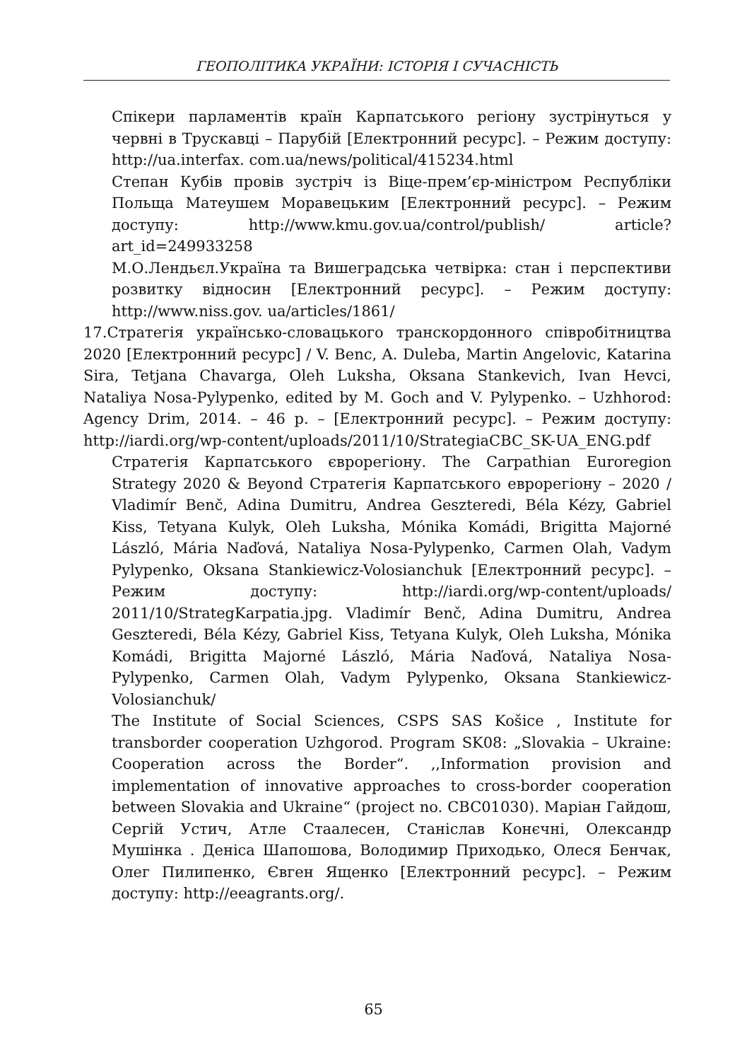ГЕОПОЛІТИКА УКРАЇНИ: ІСТОРІЯ І СУЧАСНІСТЬ
Спікери парламентів країн Карпатського регіону зустрінуться у червні в Трускавці – Парубій [Електронний ресурс]. – Режим доступу: http://ua.interfax. com.ua/news/political/415234.html
Степан Кубів провів зустріч із Віце-прем’єр-міністром Республіки Польща Матеушем Моравецьким [Електронний ресурс]. – Режим доступу: http://www.kmu.gov.ua/control/publish/ article?art_id=249933258
М.О.Лендьєл.Україна та Вишеградська четвірка: стан і перспективи розвитку відносин [Електронний ресурс]. – Режим доступу: http://www.niss.gov. ua/articles/1861/
17.Стратегія українсько-словацького транскордонного співробітництва 2020 [Електронний ресурс] / V. Benc, A. Duleba, Martin Angelovic, Katarina Sira, Tetjana Chavarga, Oleh Luksha, Oksana Stankevich, Ivan Hevci, Nataliya Nosa-Pylypenko, edited by M. Goch and V. Pylypenko. – Uzhhorod: Agency Drim, 2014. – 46 p. – [Електронний ресурс]. – Режим доступу: http://iardi.org/wp-content/uploads/2011/10/StrategiaCBC_SK-UA_ENG.pdf
Стратегія Карпатського єврорегіону. The Carpathian Euroregion Strategy 2020 & Beyond Стратегія Карпатського еврорегіону – 2020 / Vladimír Benč, Adina Dumitru, Andrea Geszteredi, Béla Kézy, Gabriel Kiss, Tetyana Kulyk, Oleh Luksha, Mónika Komádi, Brigitta Majorné László, Mária Naďová, Nataliya Nosa-Pylypenko, Carmen Olah, Vadym Pylypenko, Oksana Stankiewicz-Volosianchuk [Електронний ресурс]. – Режим доступу: http://iardi.org/wp-content/uploads/ 2011/10/StrategKarpatia.jpg. Vladimír Benč, Adina Dumitru, Andrea Geszteredi, Béla Kézy, Gabriel Kiss, Tetyana Kulyk, Oleh Luksha, Mónika Komádi, Brigitta Majorné László, Mária Naďová, Nataliya Nosa-Pylypenko, Carmen Olah, Vadym Pylypenko, Oksana Stankiewicz-Volosianchuk/
The Institute of Social Sciences, CSPS SAS Košice , Institute for transborder cooperation Uzhgorod. Program SK08: „Slovakia – Ukraine: Cooperation across the Border“. ,,Information provision and implementation of innovative approaches to cross-border cooperation between Slovakia and Ukraine“ (project no. CBC01030). Маріан Гайдош, Сергій Устич, Атле Стаалесен, Станіслав Конєчні, Олександр Мушінка . Деніса Шапошова, Володимир Приходько, Олеся Бенчак, Олег Пилипенко, Євген Ященко [Електронний ресурс]. – Режим доступу: http://eeagrants.org/.
65